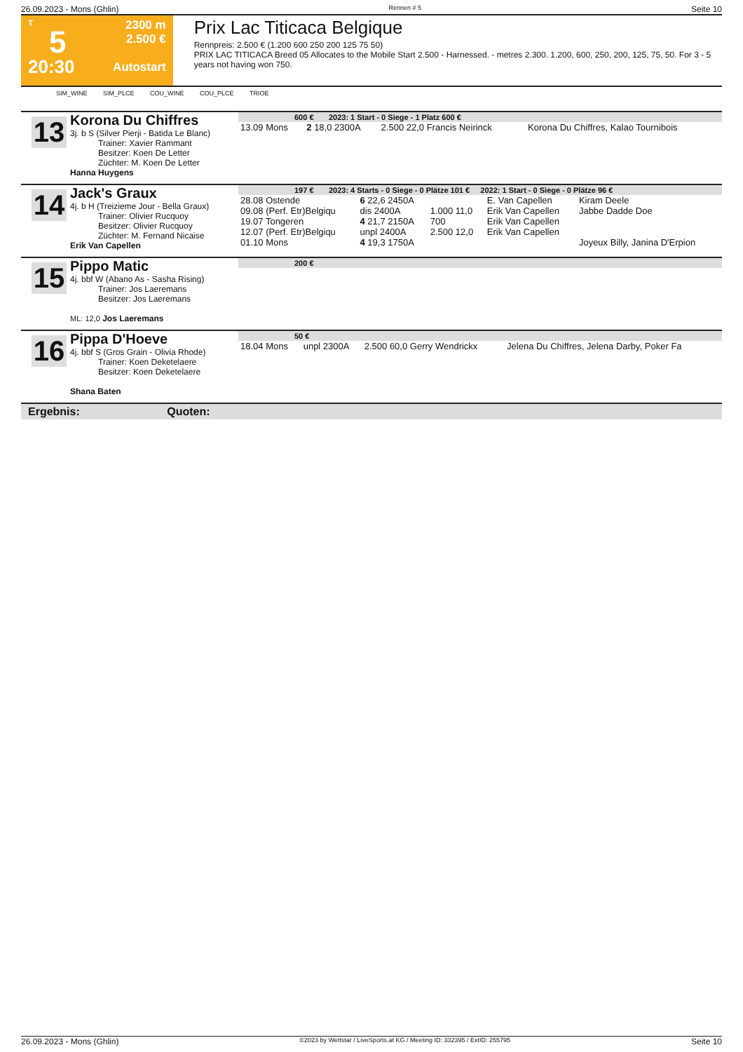26.09.2023 - Mons (Ghlin) Rennen # 5 Seite 10
T
5
20:30
2300 m
2.500 €
Autostart
Prix Lac Titicaca Belgique
Rennpreis: 2.500 € (1.200 600 250 200 125 75 50)
PRIX LAC TITICACA Breed 05 Allocates to the Mobile Start 2.500 - Harnessed. - metres 2.300. 1.200, 600, 250, 200, 125, 75, 50. For 3 - 5 years not having won 750.
SIM_WINE SIM_PLCE COU_WINE COU_PLCE TRIOE
13
Korona Du Chiffres
3j. b S (Silver Pierji - Batida Le Blanc)
Trainer: Xavier Rammant
Besitzer: Koen De Letter
Züchter: M. Koen De Letter
Hanna Huygens
600 € 2023: 1 Start - 0 Siege - 1 Platz 600 €
| 13.09 Mons | 2 18,0 2300A | 2.500 22,0 Francis Neirinck | Korona Du Chiffres, Kalao Tournibois |
14
Jack's Graux
4j. b H (Treizieme Jour - Bella Graux)
Trainer: Olivier Rucquoy
Besitzer: Olivier Rucquoy
Züchter: M. Fernand Nicaise
Erik Van Capellen
197 € 2023: 4 Starts - 0 Siege - 0 Plätze 101 € 2022: 1 Start - 0 Siege - 0 Plätze 96 €
| 28.08 Ostende | 6 22,6 2450A | | E. Van Capellen | Kiram Deele |
| 09.08 (Perf. Etr)Belgiqu | dis 2400A | 1.000 11,0 | Erik Van Capellen | Jabbe Dadde Doe |
| 19.07 Tongeren | 4 21,7 2150A | 700 | Erik Van Capellen | |
| 12.07 (Perf. Etr)Belgiqu | unpl 2400A | 2.500 12,0 | Erik Van Capellen | |
| 01.10 Mons | 4 19,3 1750A | | | Joyeux Billy, Janina D'Erpion |
15
Pippo Matic
4j. bbf W (Abano As - Sasha Rising)
Trainer: Jos Laeremans
Besitzer: Jos Laeremans
ML: 12,0 Jos Laeremans
200 €
16
Pippa D'Hoeve
4j. bbf S (Gros Grain - Olivia Rhode)
Trainer: Koen Deketelaere
Besitzer: Koen Deketelaere
Shana Baten
50 €
| 18.04 Mons | unpl 2300A | 2.500 60,0 Gerry Wendrickx | Jelena Du Chiffres, Jelena Darby, Poker Fa |
Ergebnis: Quoten:
26.09.2023 - Mons (Ghlin) ©2023 by Wettstar / LiveSports.at KG / Meeting ID: 332395 / ExtID: 255795 Seite 10